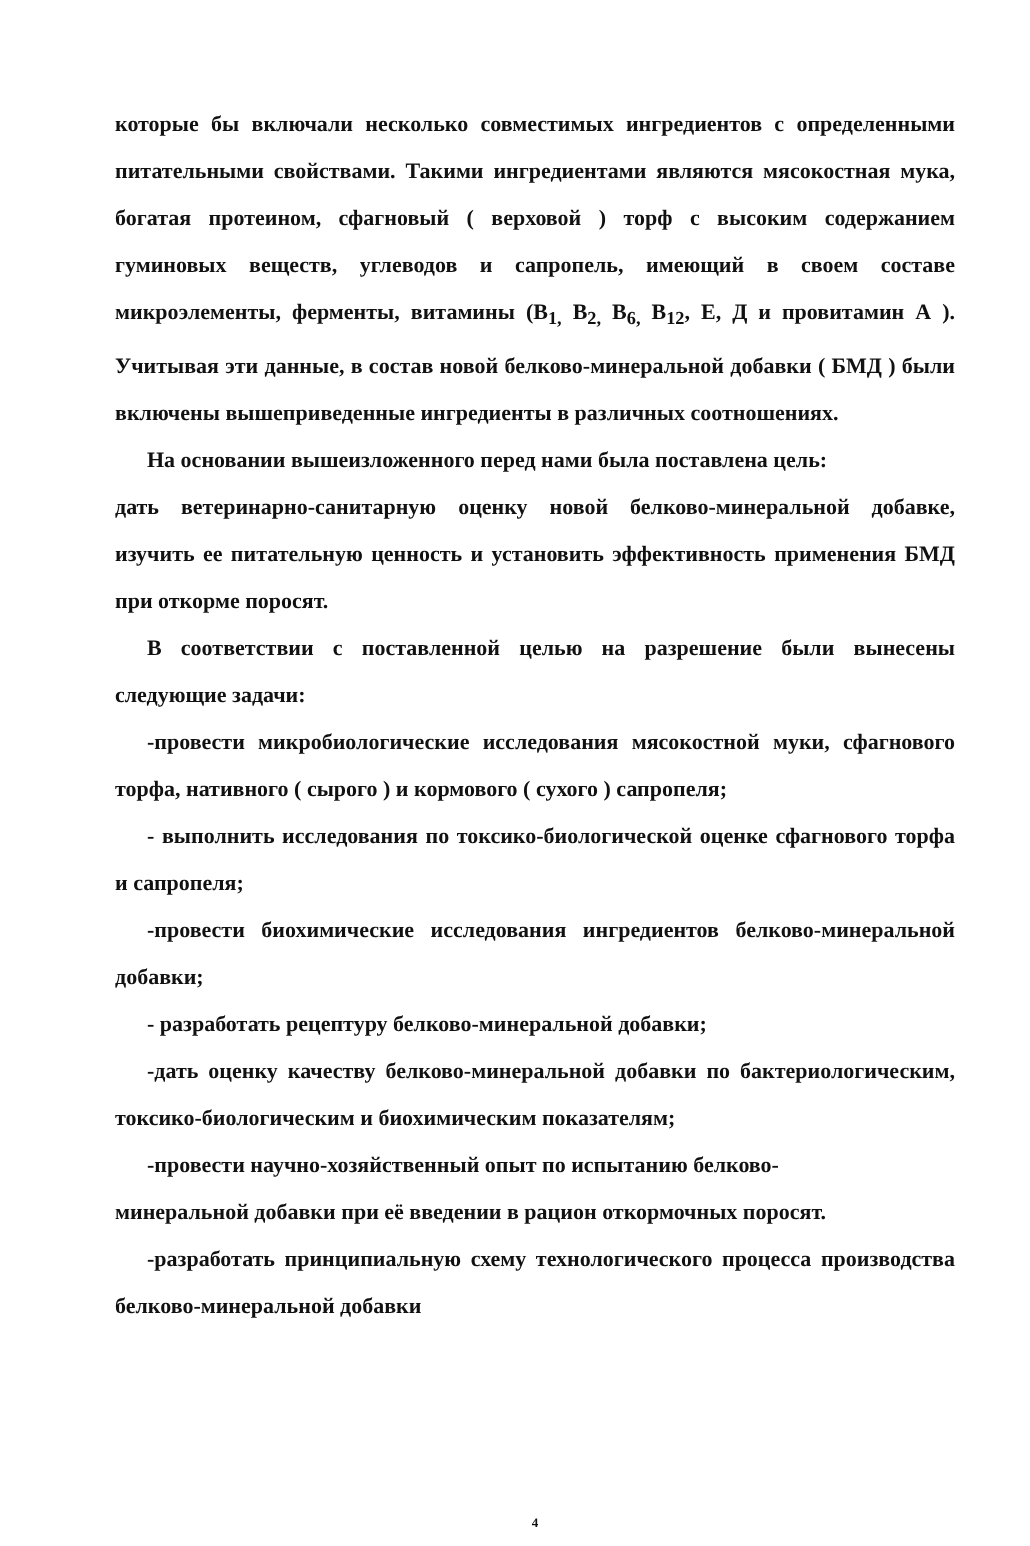которые бы включали несколько совместимых ингредиентов с определенными питательными свойствами. Такими ингредиентами являются мясокостная мука, богатая протеином, сфагновый ( верховой ) торф с высоким содержанием гуминовых веществ, углеводов и сапропель, имеющий в своем составе микроэлементы, ферменты, витамины (В<sub>1,</sub> В<sub>2,</sub> В<sub>6,</sub> В<sub>12</sub>, Е, Д и провитамин А ). Учитывая эти данные, в состав новой белково-минеральной добавки ( БМД ) были включены вышеприведенные ингредиенты в различных соотношениях.
На основании вышеизложенного перед нами была поставлена цель:
дать ветеринарно-санитарную оценку новой белково-минеральной добавке, изучить ее питательную ценность и установить эффективность применения БМД при откорме поросят.
В соответствии с поставленной целью на разрешение были вынесены следующие задачи:
-провести микробиологические исследования мясокостной муки, сфагнового торфа, нативного ( сырого ) и кормового ( сухого ) сапропеля;
- выполнить исследования по токсико-биологической оценке сфагнового торфа и сапропеля;
-провести биохимические исследования ингредиентов белково-минеральной добавки;
- разработать рецептуру белково-минеральной добавки;
-дать оценку качеству белково-минеральной добавки по бактериологическим, токсико-биологическим и биохимическим показателям;
-провести научно-хозяйственный опыт по испытанию белково-
минеральной добавки при её введении в рацион откормочных поросят.
-разработать принципиальную схему технологического процесса производства белково-минеральной добавки
4